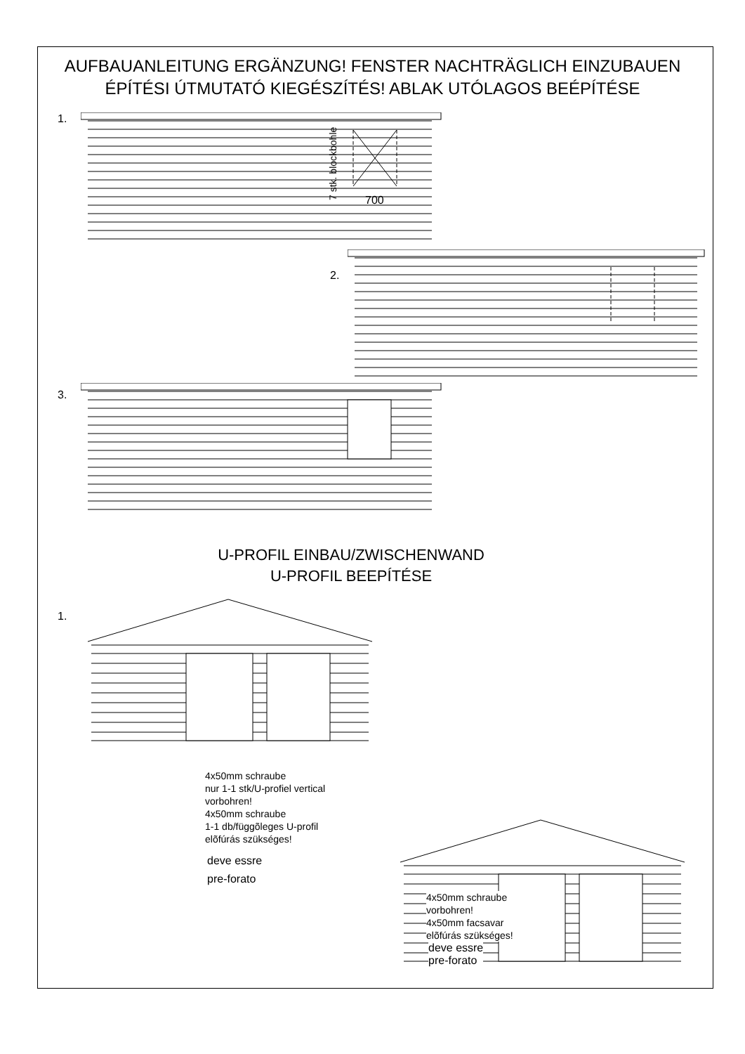AUFBAUANLEITUNG ERGÄNZUNG! FENSTER NACHTRÄGLICH EINZUBAUEN
ÉPÍTÉSI ÚTMUTATÓ KIEGÉSZÍTÉS! ABLAK UTÓLAGOS BEÉPÍTÉSE
1.
7 stk. blockbohle 700
2.
3.
U-PROFIL EINBAU/ZWISCHENWAND
U-PROFIL BEEPÍTÉSE
1.
4x50mm schraube
nur 1-1 stk/U-profiel vertical
vorbohren!
4x50mm schraube
1-1 db/függõleges U-profil
elõfúrás szükséges!
deve essre
pre-forato
4x50mm schraube
vorbohren!
4x50mm facsavar
elõfúrás szükséges!
deve essre
pre-forato